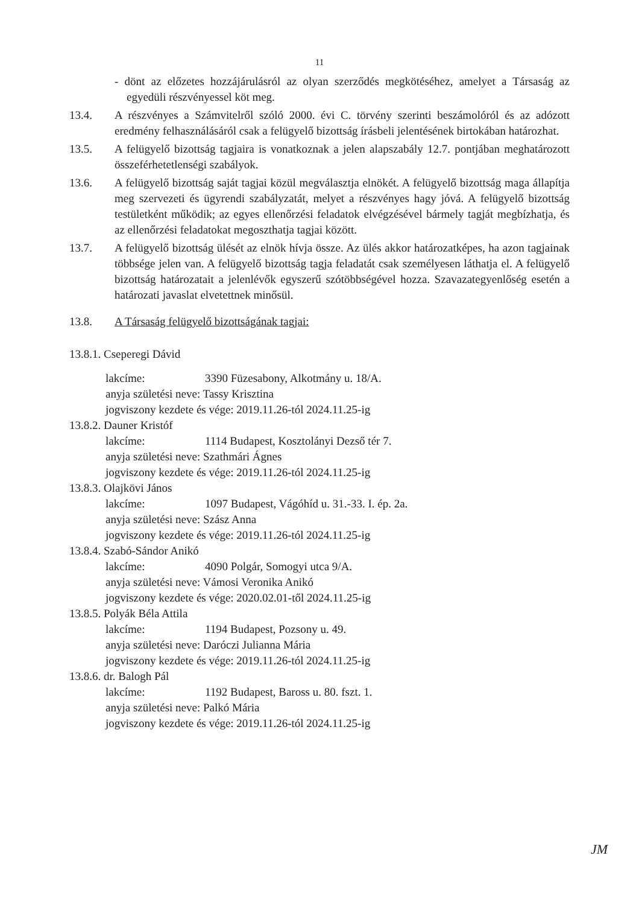11
- dönt az előzetes hozzájárulásról az olyan szerződés megkötéséhez, amelyet a Társaság az egyedüli részvényessel köt meg.
13.4. A részvényes a Számvitelről szóló 2000. évi C. törvény szerinti beszámolóról és az adózott eredmény felhasználásáról csak a felügyelő bizottság írásbeli jelentésének birtokában határozhat.
13.5. A felügyelő bizottság tagjaira is vonatkoznak a jelen alapszabály 12.7. pontjában meghatározott összeférhetetlenségi szabályok.
13.6. A felügyelő bizottság saját tagjai közül megválasztja elnökét. A felügyelő bizottság maga állapítja meg szervezeti és ügyrendi szabályzatát, melyet a részvényes hagy jóvá. A felügyelő bizottság testületként működik; az egyes ellenőrzési feladatok elvégzésével bármely tagját megbízhatja, és az ellenőrzési feladatokat megoszthatja tagjai között.
13.7. A felügyelő bizottság ülését az elnök hívja össze. Az ülés akkor határozatképes, ha azon tagjainak többsége jelen van. A felügyelő bizottság tagja feladatát csak személyesen láthatja el. A felügyelő bizottság határozatait a jelenlévők egyszerű szótöbbségével hozza. Szavazategyenlőség esetén a határozati javaslat elvetettnek minősül.
13.8. A Társaság felügyelő bizottságának tagjai:
13.8.1. Cseperegi Dávid
lakcíme: 3390 Füzesabony, Alkotmány u. 18/A.
anyja születési neve: Tassy Krisztina
jogviszony kezdete és vége: 2019.11.26-tól 2024.11.25-ig
13.8.2. Dauner Kristóf
lakcíme: 1114 Budapest, Kosztolányi Dezső tér 7.
anyja születési neve: Szathmári Ágnes
jogviszony kezdete és vége: 2019.11.26-tól 2024.11.25-ig
13.8.3. Olajkövi János
lakcíme: 1097 Budapest, Vágóhíd u. 31.-33. I. ép. 2a.
anyja születési neve: Szász Anna
jogviszony kezdete és vége: 2019.11.26-tól 2024.11.25-ig
13.8.4. Szabó-Sándor Anikó
lakcíme: 4090 Polgár, Somogyi utca 9/A.
anyja születési neve: Vámosi Veronika Anikó
jogviszony kezdete és vége: 2020.02.01-től 2024.11.25-ig
13.8.5. Polyák Béla Attila
lakcíme: 1194 Budapest, Pozsony u. 49.
anyja születési neve: Daróczi Julianna Mária
jogviszony kezdete és vége: 2019.11.26-tól 2024.11.25-ig
13.8.6. dr. Balogh Pál
lakcíme: 1192 Budapest, Baross u. 80. fszt. 1.
anyja születési neve: Palkó Mária
jogviszony kezdete és vége: 2019.11.26-tól 2024.11.25-ig
JM